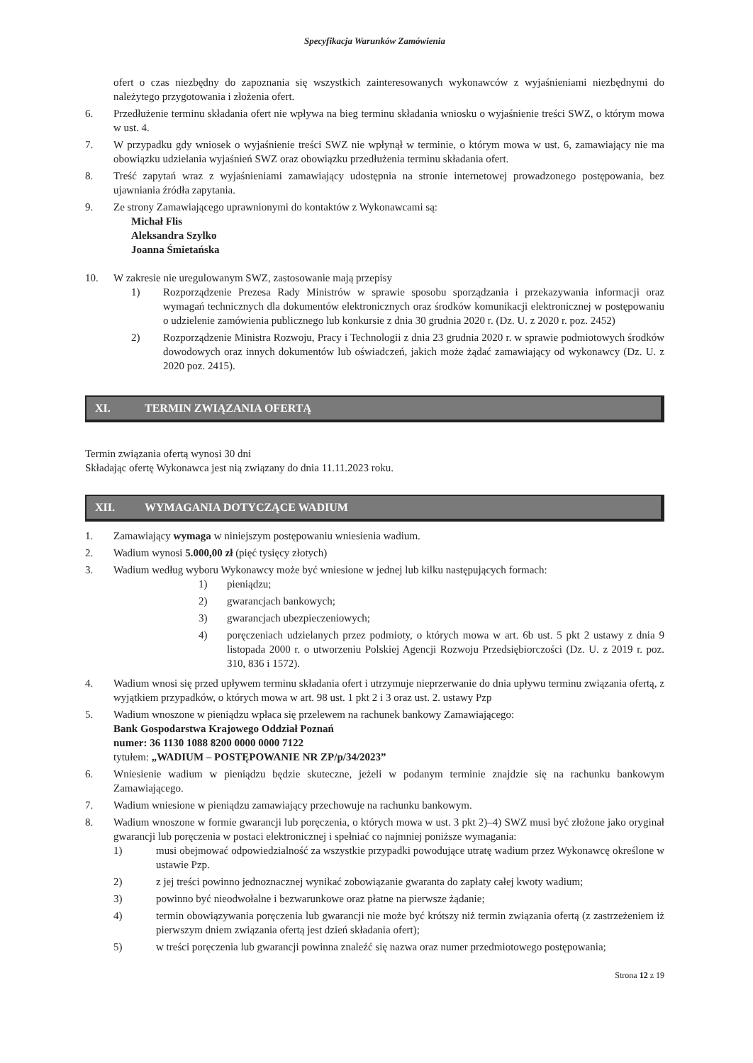Specyfikacja Warunków Zamówienia
ofert o czas niezbędny do zapoznania się wszystkich zainteresowanych wykonawców z wyjaśnieniami niezbędnymi do należytego przygotowania i złożenia ofert.
6. Przedłużenie terminu składania ofert nie wpływa na bieg terminu składania wniosku o wyjaśnienie treści SWZ, o którym mowa w ust. 4.
7. W przypadku gdy wniosek o wyjaśnienie treści SWZ nie wpłynął w terminie, o którym mowa w ust. 6, zamawiający nie ma obowiązku udzielania wyjaśnień SWZ oraz obowiązku przedłużenia terminu składania ofert.
8. Treść zapytań wraz z wyjaśnieniami zamawiający udostępnia na stronie internetowej prowadzonego postępowania, bez ujawniania źródła zapytania.
9. Ze strony Zamawiającego uprawnionymi do kontaktów z Wykonawcami są:
Michał Flis
Aleksandra Szylko
Joanna Śmietańska
10. W zakresie nie uregulowanym SWZ, zastosowanie mają przepisy
1) Rozporządzenie Prezesa Rady Ministrów w sprawie sposobu sporządzania i przekazywania informacji oraz wymagań technicznych dla dokumentów elektronicznych oraz środków komunikacji elektronicznej w postępowaniu o udzielenie zamówienia publicznego lub konkursie z dnia 30 grudnia 2020 r. (Dz. U. z 2020 r. poz. 2452)
2) Rozporządzenie Ministra Rozwoju, Pracy i Technologii z dnia 23 grudnia 2020 r. w sprawie podmiotowych środków dowodowych oraz innych dokumentów lub oświadczeń, jakich może żądać zamawiający od wykonawcy (Dz. U. z 2020 poz. 2415).
XI. TERMIN ZWIĄZANIA OFERTĄ
Termin związania ofertą wynosi 30 dni
Składając ofertę Wykonawca jest nią związany do dnia 11.11.2023 roku.
XII. WYMAGANIA DOTYCZĄCE WADIUM
1. Zamawiający wymaga w niniejszym postępowaniu wniesienia wadium.
2. Wadium wynosi 5.000,00 zł (pięć tysięcy złotych)
3. Wadium według wyboru Wykonawcy może być wniesione w jednej lub kilku następujących formach:
1) pieniądzu;
2) gwarancjach bankowych;
3) gwarancjach ubezpieczeniowych;
4) poręczeniach udzielanych przez podmioty, o których mowa w art. 6b ust. 5 pkt 2 ustawy z dnia 9 listopada 2000 r. o utworzeniu Polskiej Agencji Rozwoju Przedsiębiorczości (Dz. U. z 2019 r. poz. 310, 836 i 1572).
4. Wadium wnosi się przed upływem terminu składania ofert i utrzymuje nieprzerwanie do dnia upływu terminu związania ofertą, z wyjątkiem przypadków, o których mowa w art. 98 ust. 1 pkt 2 i 3 oraz ust. 2. ustawy Pzp
5. Wadium wnoszone w pieniądzu wpłaca się przelewem na rachunek bankowy Zamawiającego:
Bank Gospodarstwa Krajowego Oddział Poznań
numer: 36 1130 1088 8200 0000 0000 7122
tytułem: „WADIUM – POSTĘPOWANIE NR ZP/p/34/2023”
6. Wniesienie wadium w pieniądzu będzie skuteczne, jeżeli w podanym terminie znajdzie się na rachunku bankowym Zamawiającego.
7. Wadium wniesione w pieniądzu zamawiający przechowuje na rachunku bankowym.
8. Wadium wnoszone w formie gwarancji lub poręczenia, o których mowa w ust. 3 pkt 2)–4) SWZ musi być złożone jako oryginał gwarancji lub poręczenia w postaci elektronicznej i spełniać co najmniej poniższe wymagania:
1) musi obejmować odpowiedzialność za wszystkie przypadki powodujące utratę wadium przez Wykonawcę określone w ustawie Pzp.
2) z jej treści powinno jednoznacznej wynikać zobowiązanie gwaranta do zapłaty całej kwoty wadium;
3) powinno być nieodwołalne i bezwarunkowe oraz płatne na pierwsze żądanie;
4) termin obowiązywania poręczenia lub gwarancji nie może być krótszy niż termin związania ofertą (z zastrzeżeniem iż pierwszym dniem związania ofertą jest dzień składania ofert);
5) w treści poręczenia lub gwarancji powinna znaleźć się nazwa oraz numer przedmiotowego postępowania;
Strona 12 z 19